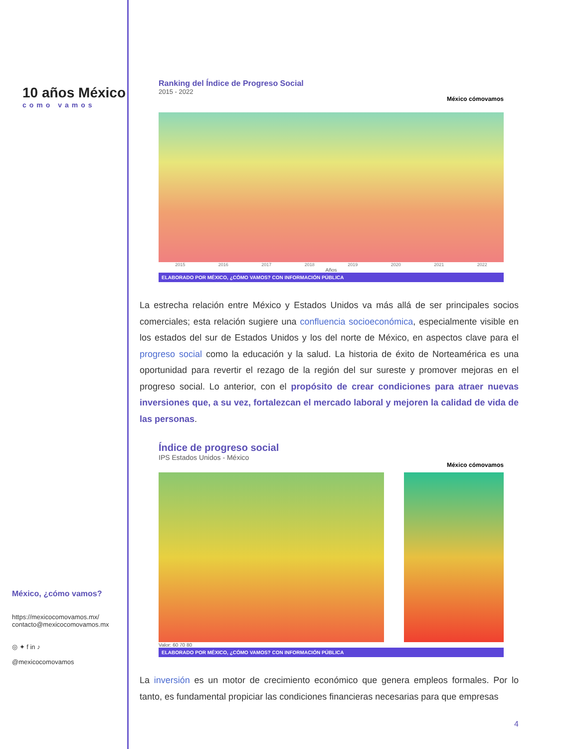10 años México
como vamos
México, ¿cómo vamos?
https://mexicocomovamos.mx/
contacto@mexicocomovamos.mx
◎ ✦ f in ♪
@mexicocomovamos
Ranking del Índice de Progreso Social
2015 - 2022
México cómovamos
2015 2016 2017 2018 2019 2020 2021 2022
Años
ELABORADO POR MÉXICO, ¿CÓMO VAMOS? CON INFORMACIÓN PÚBLICA
La estrecha relación entre México y Estados Unidos va más allá de ser principales socios comerciales; esta relación sugiere una confluencia socioeconómica, especialmente visible en los estados del sur de Estados Unidos y los del norte de México, en aspectos clave para el progreso social como la educación y la salud. La historia de éxito de Norteamérica es una oportunidad para revertir el rezago de la región del sur sureste y promover mejoras en el progreso social. Lo anterior, con el propósito de crear condiciones para atraer nuevas inversiones que, a su vez, fortalezcan el mercado laboral y mejoren la calidad de vida de las personas.
Índice de progreso social
IPS Estados Unidos - México
México cómovamos
Valor: 60 70 80
ELABORADO POR MÉXICO, ¿CÓMO VAMOS? CON INFORMACIÓN PÚBLICA
La inversión es un motor de crecimiento económico que genera empleos formales. Por lo tanto, es fundamental propiciar las condiciones financieras necesarias para que empresas
4